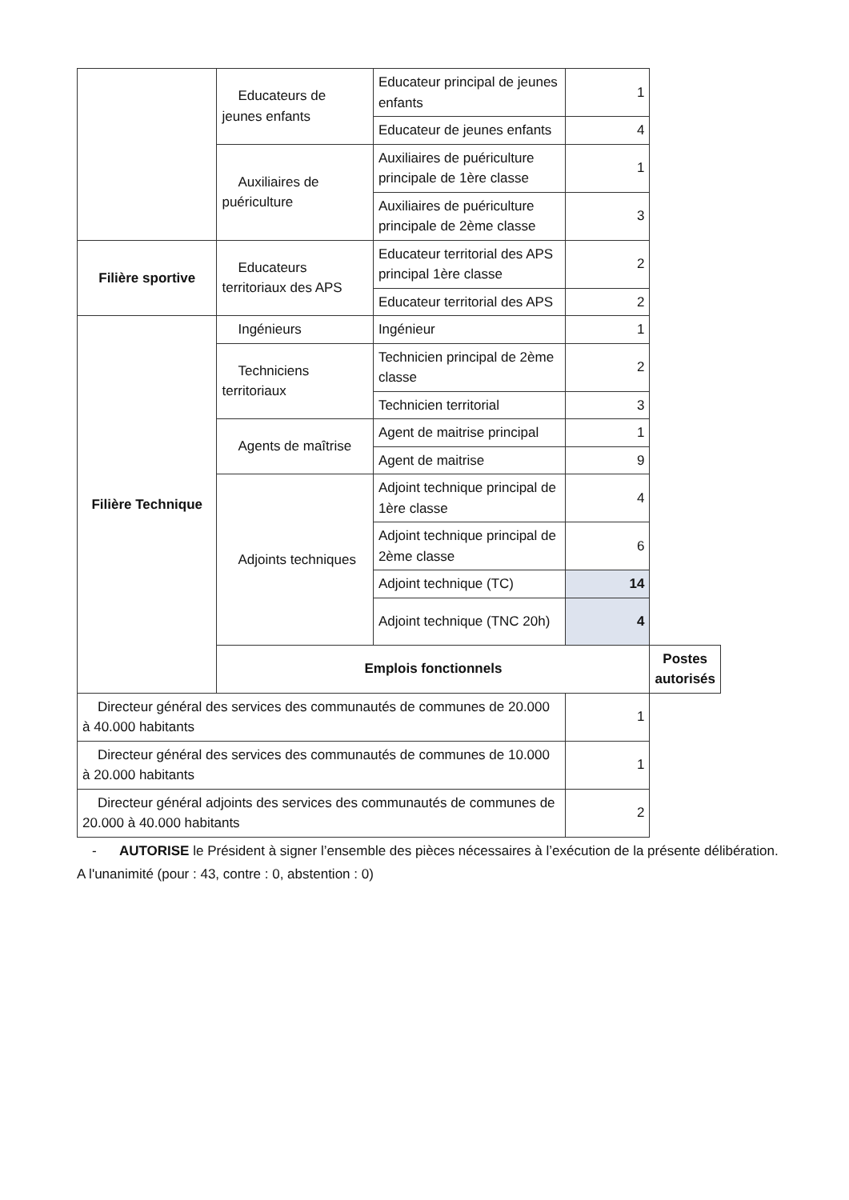| | Educateurs de jeunes enfants | Educateur principal de jeunes enfants | 1 | |
| | | Educateur de jeunes enfants | 4 | |
| | Auxiliaires de puériculture | Auxiliaires de puériculture principale de 1ère classe | 1 | |
| | | Auxiliaires de puériculture principale de 2ème classe | 3 | |
| Filière sportive | Educateurs territoriaux des APS | Educateur territorial des APS principal 1ère classe | 2 | |
| | | Educateur territorial des APS | 2 | |
| Filière Technique | Ingénieurs | Ingénieur | 1 | |
| | Techniciens territoriaux | Technicien principal de 2ème classe | 2 | |
| | | Technicien territorial | 3 | |
| | Agents de maîtrise | Agent de maitrise principal | 1 | |
| | | Agent de maitrise | 9 | |
| | Adjoints techniques | Adjoint technique principal de 1ère classe | 4 | |
| | | Adjoint technique principal de 2ème classe | 6 | |
| | | Adjoint technique (TC) | 14 | |
| | | Adjoint technique (TNC 20h) | 4 | |
| | Emplois fonctionnels | | | Postes autorisés |
| Directeur général des services des communautés de communes de 20.000 à 40.000 habitants | | | 1 | |
| Directeur général des services des communautés de communes de 10.000 à 20.000 habitants | | | 1 | |
| Directeur général adjoints des services des communautés de communes de 20.000 à 40.000 habitants | | | 2 | |
- AUTORISE le Président à signer l’ensemble des pièces nécessaires à l’exécution de la présente délibération.
A l'unanimité (pour : 43, contre : 0, abstention : 0)